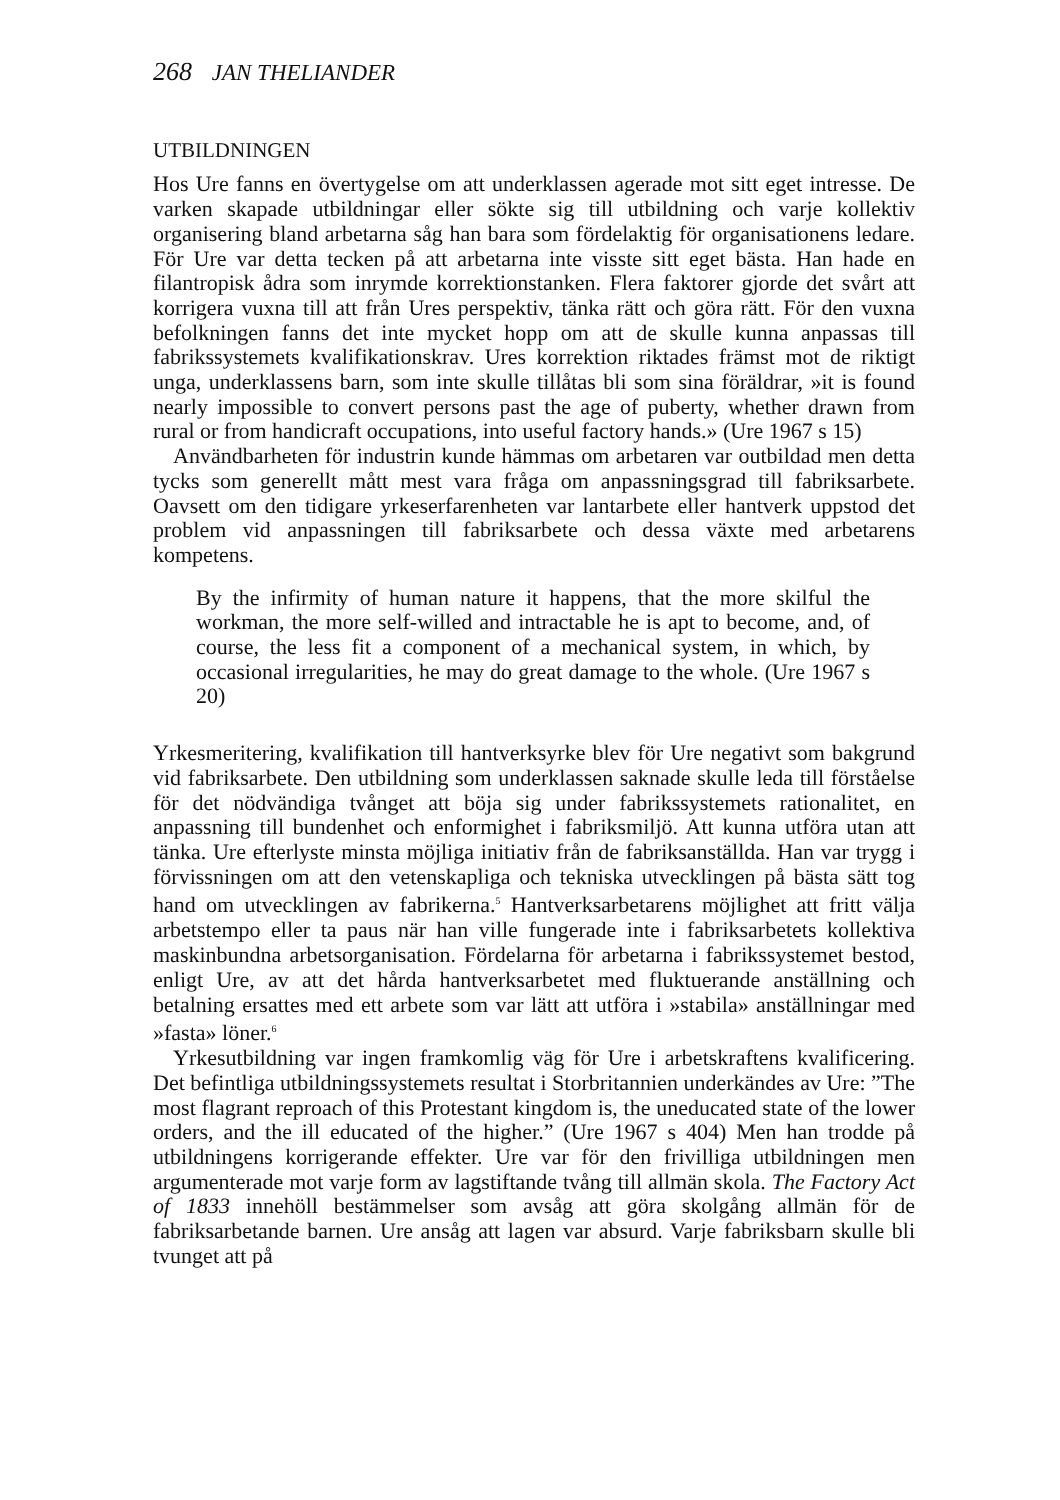268 JAN THELIANDER
UTBILDNINGEN
Hos Ure fanns en övertygelse om att underklassen agerade mot sitt eget intresse. De varken skapade utbildningar eller sökte sig till utbildning och varje kollektiv organisering bland arbetarna såg han bara som fördelaktig för organisationens ledare. För Ure var detta tecken på att arbetarna inte visste sitt eget bästa. Han hade en filantropisk ådra som inrymde korrektionstanken. Flera faktorer gjorde det svårt att korrigera vuxna till att från Ures perspektiv, tänka rätt och göra rätt. För den vuxna befolkningen fanns det inte mycket hopp om att de skulle kunna anpassas till fabrikssystemets kvalifikationskrav. Ures korrektion riktades främst mot de riktigt unga, underklassens barn, som inte skulle tillåtas bli som sina föräldrar, »it is found nearly impossible to convert persons past the age of puberty, whether drawn from rural or from handicraft occupations, into useful factory hands.» (Ure 1967 s 15)
Användbarheten för industrin kunde hämmas om arbetaren var outbildad men detta tycks som generellt mått mest vara fråga om anpassningsgrad till fabriksarbete. Oavsett om den tidigare yrkeserfarenheten var lantarbete eller hantverk uppstod det problem vid anpassningen till fabriksarbete och dessa växte med arbetarens kompetens.
By the infirmity of human nature it happens, that the more skilful the workman, the more self-willed and intractable he is apt to become, and, of course, the less fit a component of a mechanical system, in which, by occasional irregularities, he may do great damage to the whole. (Ure 1967 s 20)
Yrkesmeritering, kvalifikation till hantverksyrke blev för Ure negativt som bakgrund vid fabriksarbete. Den utbildning som underklassen saknade skulle leda till förståelse för det nödvändiga tvånget att böja sig under fabrikssystemets rationalitet, en anpassning till bundenhet och enformighet i fabriksmiljö. Att kunna utföra utan att tänka. Ure efterlyste minsta möjliga initiativ från de fabriksanställda. Han var trygg i förvissningen om att den vetenskapliga och tekniska utvecklingen på bästa sätt tog hand om utvecklingen av fabrikerna.<sup>5</sup> Hantverksarbetarens möjlighet att fritt välja arbetstempo eller ta paus när han ville fungerade inte i fabriksarbetets kollektiva maskinbundna arbetsorganisation. Fördelarna för arbetarna i fabrikssystemet bestod, enligt Ure, av att det hårda hantverksarbetet med fluktuerande anställning och betalning ersattes med ett arbete som var lätt att utföra i »stabila» anställningar med »fasta» löner.<sup>6</sup>
Yrkesutbildning var ingen framkomlig väg för Ure i arbetskraftens kvalificering. Det befintliga utbildningssystemets resultat i Storbritannien underkändes av Ure: ”The most flagrant reproach of this Protestant kingdom is, the uneducated state of the lower orders, and the ill educated of the higher.” (Ure 1967 s 404) Men han trodde på utbildningens korrigerande effekter. Ure var för den frivilliga utbildningen men argumenterade mot varje form av lagstiftande tvång till allmän skola. The Factory Act of 1833 innehöll bestämmelser som avsåg att göra skolgång allmän för de fabriksarbetande barnen. Ure ansåg att lagen var absurd. Varje fabriksbarn skulle bli tvunget att på